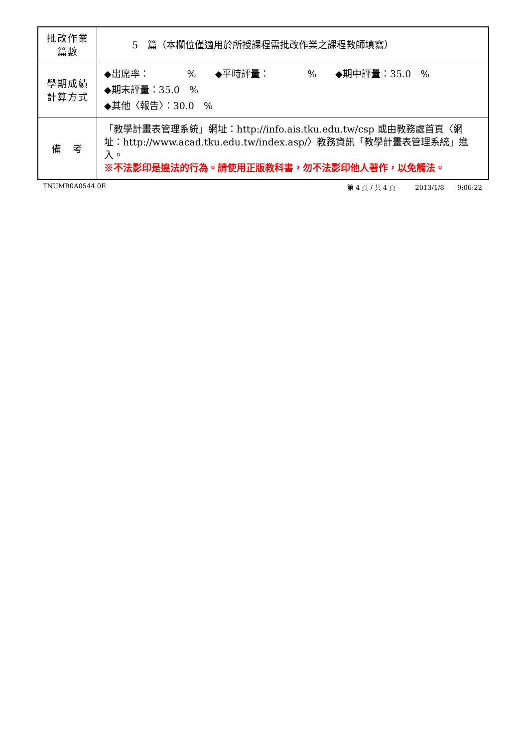| 批改作業 篇數 | 5 篇（本欄位僅適用於所授課程需批改作業之課程教師填寫） |
| 學期成績 計算方式 | ◆出席率： % ◆平時評量： % ◆期中評量：35.0 % ◆期末評量：35.0 % ◆其他〈報告〉：30.0 % |
| 備 考 | 「教學計畫表管理系統」網址： http://info.ais.tku.edu.tw/csp 或由教務處首頁〈網址： http://www.acad.tku.edu.tw/index.asp/ 〉教務資訊「教學計畫表管理系統」進入。 ※不法影印是違法的行為。請使用正版教科書，勿不法影印他人著作，以免觸法。 |
TNUMB0A0544 0E 第 4 頁 / 共 4 頁　　　2013/1/8　　9:06:22